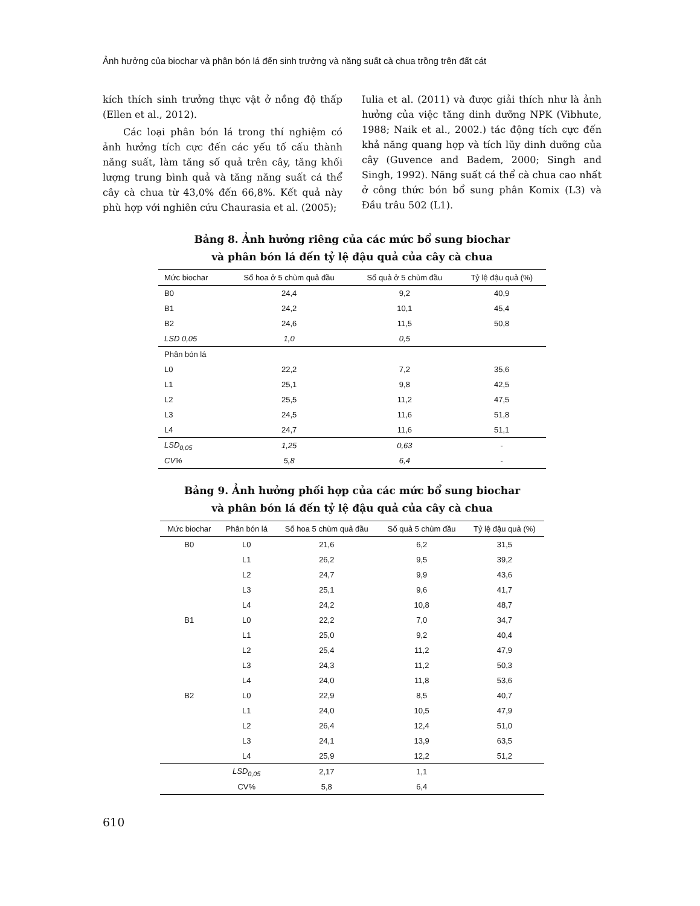Ảnh hưởng của biochar và phân bón lá đến sinh trưởng và năng suất cà chua trồng trên đất cát
kích thích sinh trưởng thực vật ở nồng độ thấp (Ellen et al., 2012).
Các loại phân bón lá trong thí nghiệm có ảnh hưởng tích cực đến các yếu tố cấu thành năng suất, làm tăng số quả trên cây, tăng khối lượng trung bình quả và tăng năng suất cá thể cây cà chua từ 43,0% đến 66,8%. Kết quả này phù hợp với nghiên cứu Chaurasia et al. (2005);
Iulia et al. (2011) và được giải thích như là ảnh hưởng của việc tăng dinh dưỡng NPK (Vibhute, 1988; Naik et al., 2002.) tác động tích cực đến khả năng quang hợp và tích lũy dinh dưỡng của cây (Guvence and Badem, 2000; Singh and Singh, 1992). Năng suất cá thể cà chua cao nhất ở công thức bón bổ sung phân Komix (L3) và Đầu trâu 502 (L1).
Bảng 8. Ảnh hưởng riêng của các mức bổ sung biochar
và phân bón lá đến tỷ lệ đậu quả của cây cà chua
| Mức biochar | Số hoa ở 5 chùm quả đầu | Số quả ở 5 chùm đầu | Tỷ lệ đậu quả (%) |
| --- | --- | --- | --- |
| B0 | 24,4 | 9,2 | 40,9 |
| B1 | 24,2 | 10,1 | 45,4 |
| B2 | 24,6 | 11,5 | 50,8 |
| LSD 0,05 | 1,0 | 0,5 | |
| Phân bón lá | | | |
| L0 | 22,2 | 7,2 | 35,6 |
| L1 | 25,1 | 9,8 | 42,5 |
| L2 | 25,5 | 11,2 | 47,5 |
| L3 | 24,5 | 11,6 | 51,8 |
| L4 | 24,7 | 11,6 | 51,1 |
| LSD<sub>0,05</sub> | 1,25 | 0,63 | - |
| CV% | 5,8 | 6,4 | - |
Bảng 9. Ảnh hưởng phối hợp của các mức bổ sung biochar
và phân bón lá đến tỷ lệ đậu quả của cây cà chua
| Mức biochar | Phân bón lá | Số hoa 5 chùm quả đầu | Số quả 5 chùm đầu | Tỷ lệ đậu quả (%) |
| --- | --- | --- | --- | --- |
| B0 | L0 | 21,6 | 6,2 | 31,5 |
| | L1 | 26,2 | 9,5 | 39,2 |
| | L2 | 24,7 | 9,9 | 43,6 |
| | L3 | 25,1 | 9,6 | 41,7 |
| | L4 | 24,2 | 10,8 | 48,7 |
| B1 | L0 | 22,2 | 7,0 | 34,7 |
| | L1 | 25,0 | 9,2 | 40,4 |
| | L2 | 25,4 | 11,2 | 47,9 |
| | L3 | 24,3 | 11,2 | 50,3 |
| | L4 | 24,0 | 11,8 | 53,6 |
| B2 | L0 | 22,9 | 8,5 | 40,7 |
| | L1 | 24,0 | 10,5 | 47,9 |
| | L2 | 26,4 | 12,4 | 51,0 |
| | L3 | 24,1 | 13,9 | 63,5 |
| | L4 | 25,9 | 12,2 | 51,2 |
| | LSD<sub>0,05</sub> | 2,17 | 1,1 | |
| | CV% | 5,8 | 6,4 | |
610